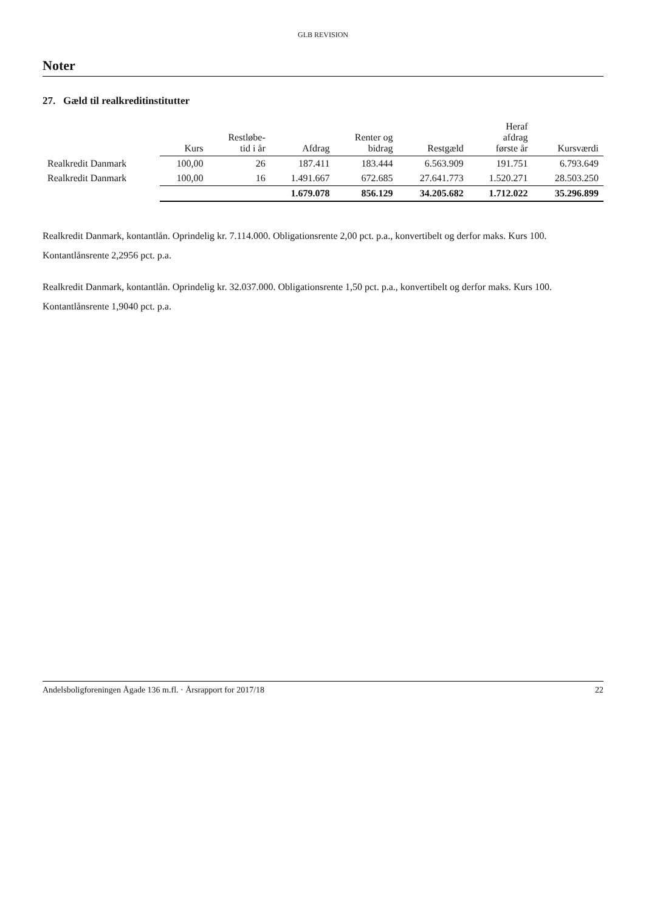GLB REVISION
Noter
27. Gæld til realkreditinstitutter
| | Kurs | Restløbe- tid i år | Afdrag | Renter og bidrag | Restgæld | Heraf afdrag første år | Kursværdi |
| --- | --- | --- | --- | --- | --- | --- | --- |
| Realkredit Danmark | 100,00 | 26 | 187.411 | 183.444 | 6.563.909 | 191.751 | 6.793.649 |
| Realkredit Danmark | 100,00 | 16 | 1.491.667 | 672.685 | 27.641.773 | 1.520.271 | 28.503.250 |
| | | | 1.679.078 | 856.129 | 34.205.682 | 1.712.022 | 35.296.899 |
Realkredit Danmark, kontantlån. Oprindelig kr. 7.114.000. Obligationsrente 2,00 pct. p.a., konvertibelt og derfor maks. Kurs 100. Kontantlånsrente 2,2956 pct. p.a.
Realkredit Danmark, kontantlån. Oprindelig kr. 32.037.000. Obligationsrente 1,50 pct. p.a., konvertibelt og derfor maks. Kurs 100. Kontantlånsrente 1,9040 pct. p.a.
Andelsboligforeningen Ågade 136 m.fl. · Årsrapport for 2017/18 22